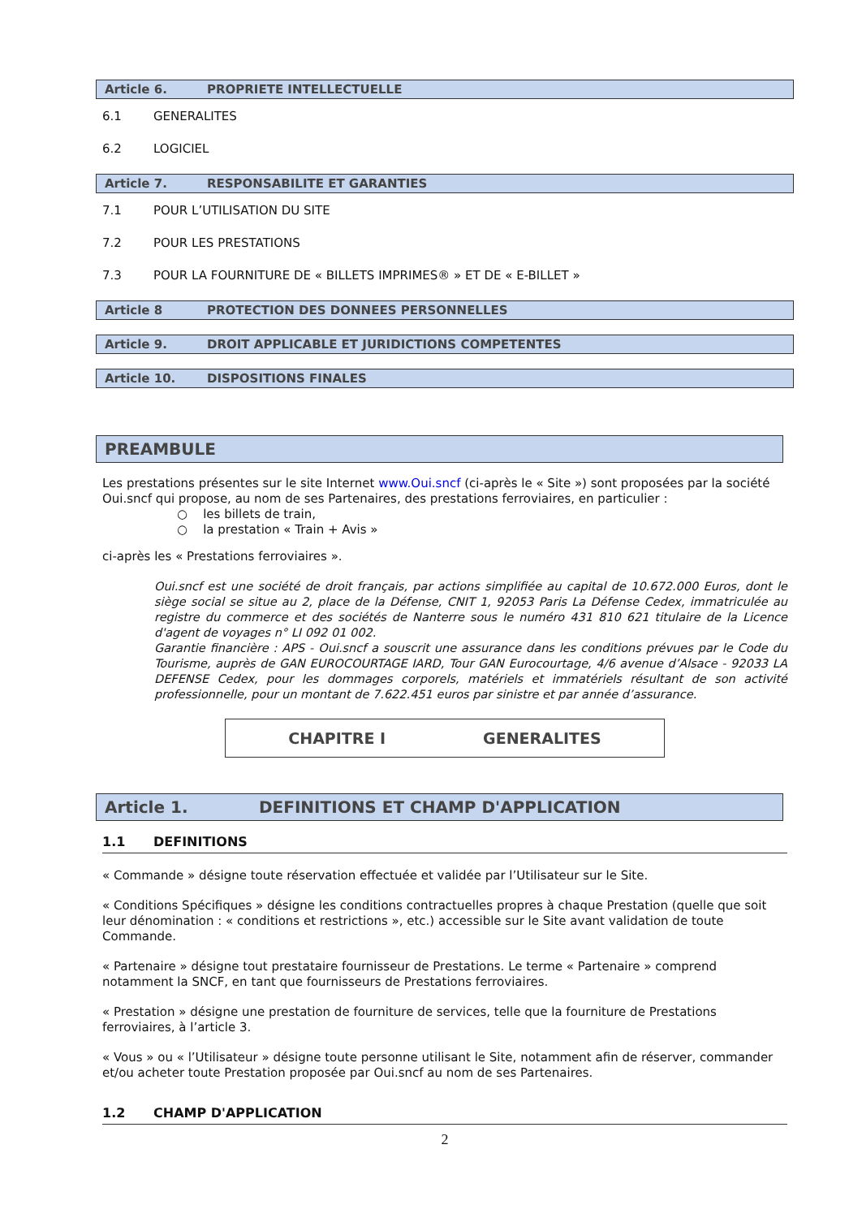Article 6. PROPRIETE INTELLECTUELLE
6.1 GENERALITES
6.2 LOGICIEL
Article 7. RESPONSABILITE ET GARANTIES
7.1 POUR L’UTILISATION DU SITE
7.2 POUR LES PRESTATIONS
7.3 POUR LA FOURNITURE DE « BILLETS IMPRIMES® » ET DE « E-BILLET »
Article 8 PROTECTION DES DONNEES PERSONNELLES
Article 9. DROIT APPLICABLE ET JURIDICTIONS COMPETENTES
Article 10. DISPOSITIONS FINALES
PREAMBULE
Les prestations présentes sur le site Internet www.Oui.sncf (ci-après le « Site ») sont proposées par la société Oui.sncf qui propose, au nom de ses Partenaires, des prestations ferroviaires, en particulier :
○ les billets de train,
○ la prestation « Train + Avis »
ci-après les « Prestations ferroviaires ».
Oui.sncf est une société de droit français, par actions simplifiée au capital de 10.672.000 Euros, dont le siège social se situe au 2, place de la Défense, CNIT 1, 92053 Paris La Défense Cedex, immatriculée au registre du commerce et des sociétés de Nanterre sous le numéro 431 810 621 titulaire de la Licence d'agent de voyages n° LI 092 01 002.
Garantie financière : APS - Oui.sncf a souscrit une assurance dans les conditions prévues par le Code du Tourisme, auprès de GAN EUROCOURTAGE IARD, Tour GAN Eurocourtage, 4/6 avenue d’Alsace - 92033 LA DEFENSE Cedex, pour les dommages corporels, matériels et immatériels résultant de son activité professionnelle, pour un montant de 7.622.451 euros par sinistre et par année d’assurance.
CHAPITRE I GENERALITES
Article 1. DEFINITIONS ET CHAMP D'APPLICATION
1.1 DEFINITIONS
« Commande » désigne toute réservation effectuée et validée par l’Utilisateur sur le Site.
« Conditions Spécifiques » désigne les conditions contractuelles propres à chaque Prestation (quelle que soit leur dénomination : « conditions et restrictions », etc.) accessible sur le Site avant validation de toute Commande.
« Partenaire » désigne tout prestataire fournisseur de Prestations. Le terme « Partenaire » comprend notamment la SNCF, en tant que fournisseurs de Prestations ferroviaires.
« Prestation » désigne une prestation de fourniture de services, telle que la fourniture de Prestations ferroviaires, à l’article 3.
« Vous » ou « l’Utilisateur » désigne toute personne utilisant le Site, notamment afin de réserver, commander et/ou acheter toute Prestation proposée par Oui.sncf au nom de ses Partenaires.
1.2 CHAMP D'APPLICATION
2